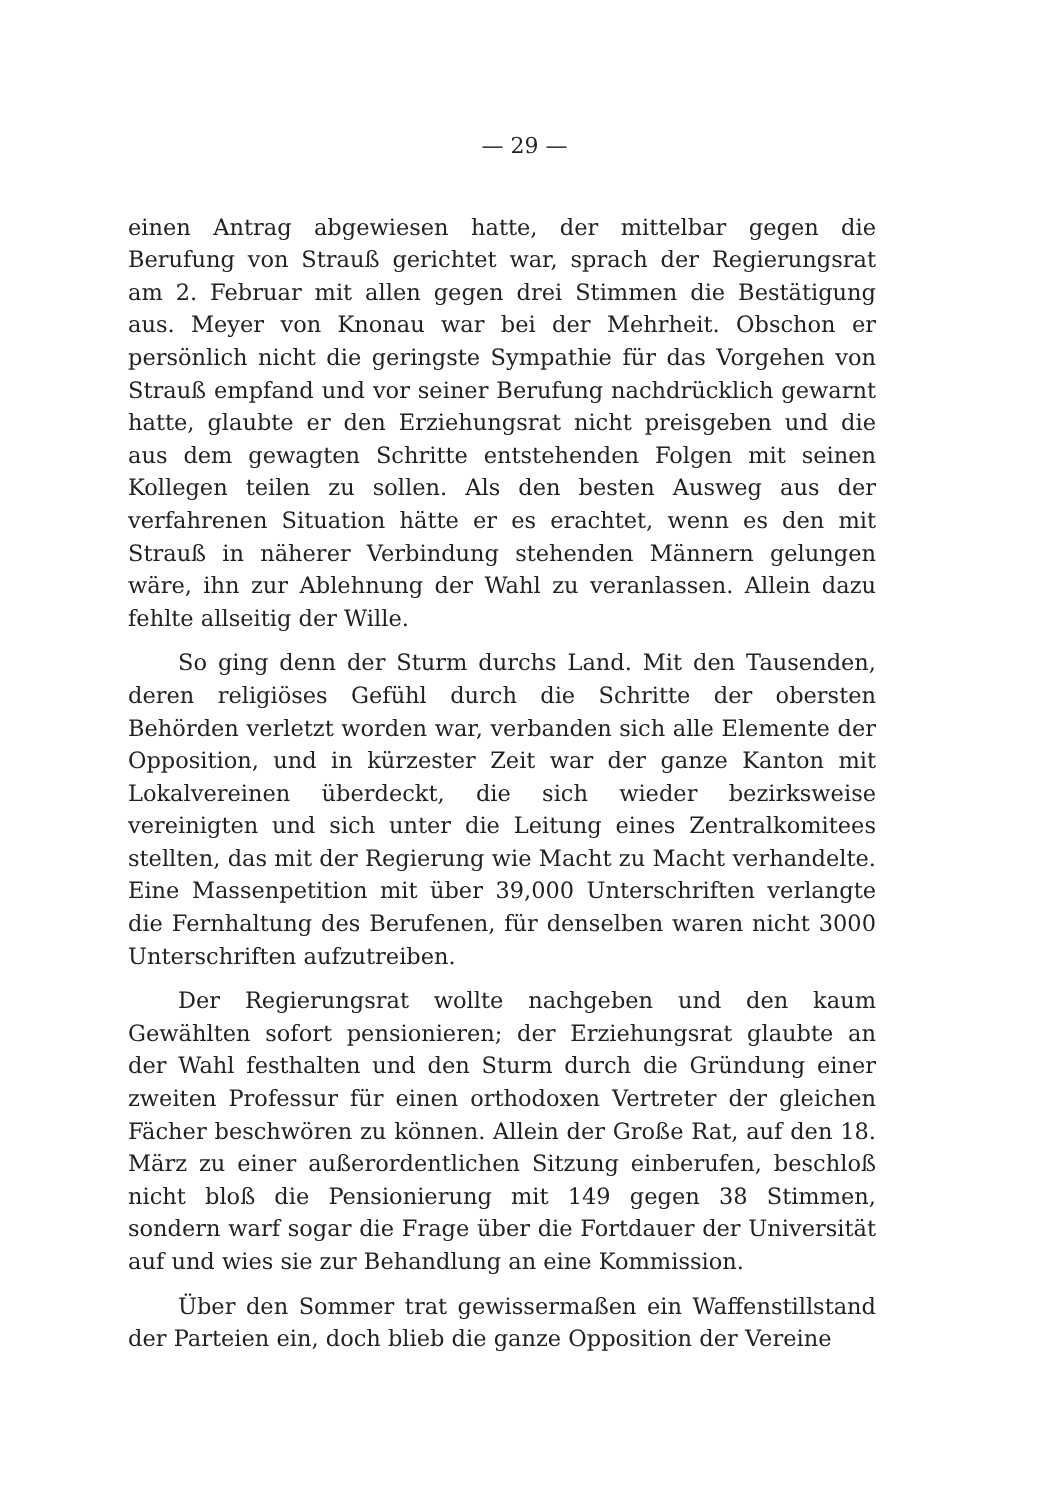— 29 —
einen Antrag abgewiesen hatte, der mittelbar gegen die Berufung von Strauß gerichtet war, sprach der Regierungsrat am 2. Februar mit allen gegen drei Stimmen die Bestätigung aus. Meyer von Knonau war bei der Mehrheit. Obschon er persönlich nicht die geringste Sympathie für das Vorgehen von Strauß empfand und vor seiner Berufung nachdrücklich gewarnt hatte, glaubte er den Erziehungsrat nicht preisgeben und die aus dem gewagten Schritte entstehenden Folgen mit seinen Kollegen teilen zu sollen. Als den besten Ausweg aus der verfahrenen Situation hätte er es erachtet, wenn es den mit Strauß in näherer Verbindung stehenden Männern gelungen wäre, ihn zur Ablehnung der Wahl zu veranlassen. Allein dazu fehlte allseitig der Wille.
So ging denn der Sturm durchs Land. Mit den Tausenden, deren religiöses Gefühl durch die Schritte der obersten Behörden verletzt worden war, verbanden sich alle Elemente der Opposition, und in kürzester Zeit war der ganze Kanton mit Lokalvereinen überdeckt, die sich wieder bezirksweise vereinigten und sich unter die Leitung eines Zentralkomitees stellten, das mit der Regierung wie Macht zu Macht verhandelte. Eine Massenpetition mit über 39,000 Unterschriften verlangte die Fernhaltung des Berufenen, für denselben waren nicht 3000 Unterschriften aufzutreiben.
Der Regierungsrat wollte nachgeben und den kaum Gewählten sofort pensionieren; der Erziehungsrat glaubte an der Wahl festhalten und den Sturm durch die Gründung einer zweiten Professur für einen orthodoxen Vertreter der gleichen Fächer beschwören zu können. Allein der Große Rat, auf den 18. März zu einer außerordentlichen Sitzung einberufen, beschloß nicht bloß die Pensionierung mit 149 gegen 38 Stimmen, sondern warf sogar die Frage über die Fortdauer der Universität auf und wies sie zur Behandlung an eine Kommission.
Über den Sommer trat gewissermaßen ein Waffenstillstand der Parteien ein, doch blieb die ganze Opposition der Vereine